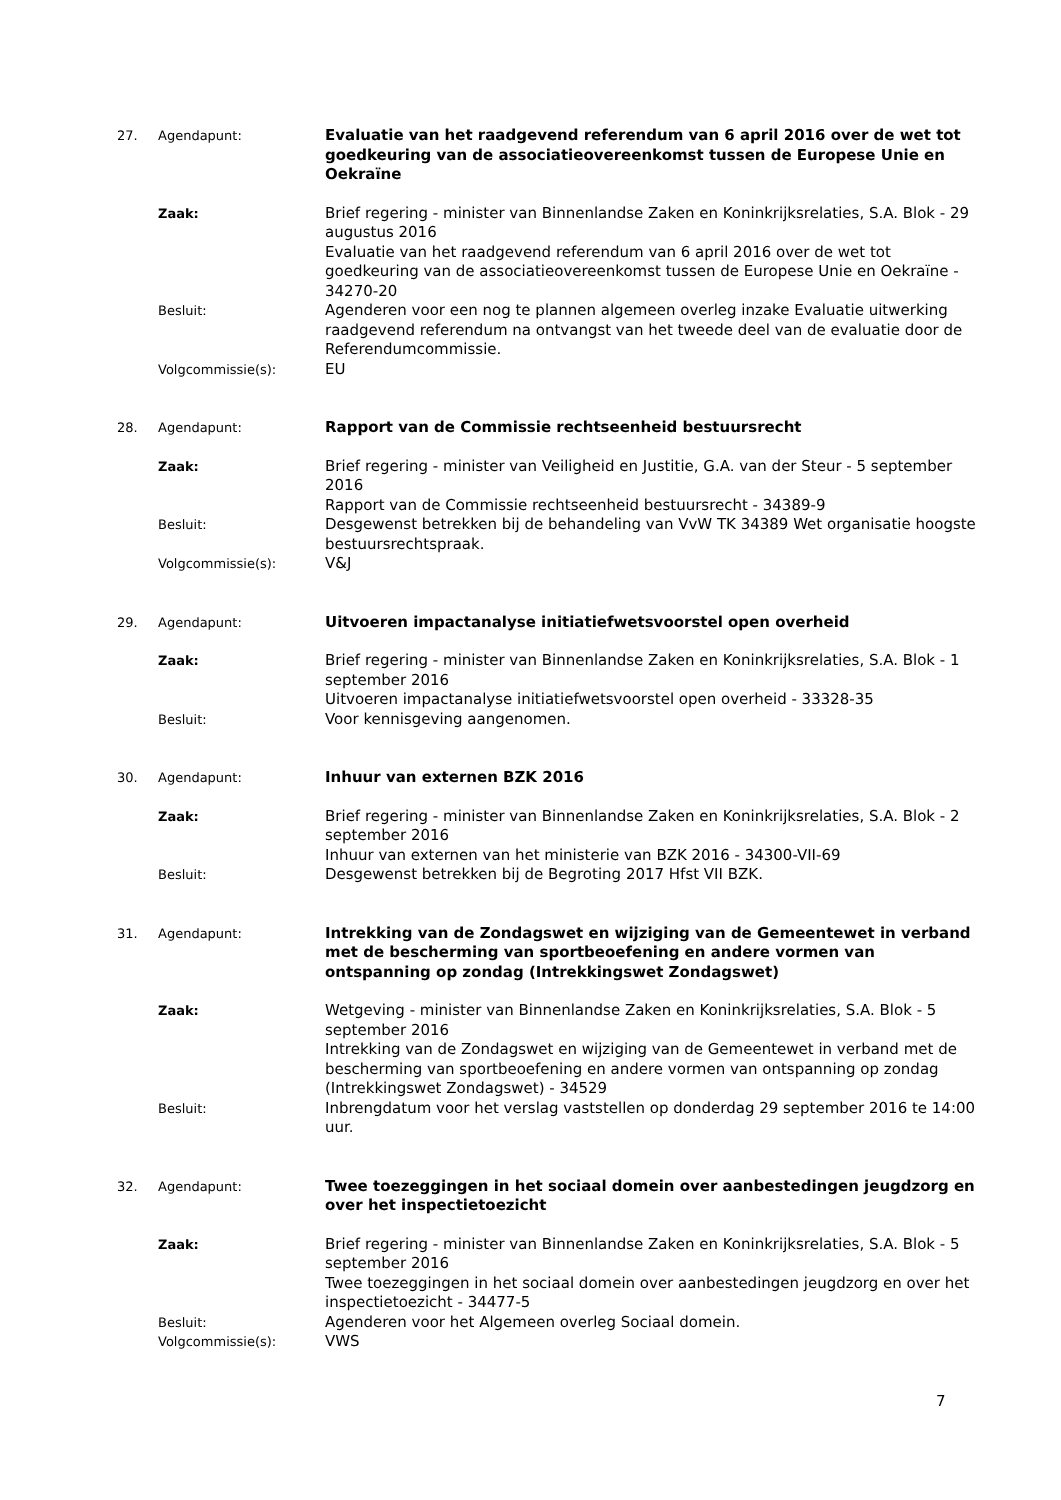27. Agendapunt:
Evaluatie van het raadgevend referendum van 6 april 2016 over de wet tot goedkeuring van de associatieovereenkomst tussen de Europese Unie en Oekraïne
Zaak:
Brief regering - minister van Binnenlandse Zaken en Koninkrijksrelaties, S.A. Blok - 29 augustus 2016
Evaluatie van het raadgevend referendum van 6 april 2016 over de wet tot goedkeuring van de associatieovereenkomst tussen de Europese Unie en Oekraïne - 34270-20
Besluit:
Agenderen voor een nog te plannen algemeen overleg inzake Evaluatie uitwerking raadgevend referendum na ontvangst van het tweede deel van de evaluatie door de Referendumcommissie.
Volgcommissie(s):
EU
28. Agendapunt:
Rapport van de Commissie rechtseenheid bestuursrecht
Zaak:
Brief regering - minister van Veiligheid en Justitie, G.A. van der Steur - 5 september 2016
Rapport van de Commissie rechtseenheid bestuursrecht - 34389-9
Besluit:
Desgewenst betrekken bij de behandeling van VvW TK 34389 Wet organisatie hoogste bestuursrechtspraak.
Volgcommissie(s):
V&J
29. Agendapunt:
Uitvoeren impactanalyse initiatiefwetsvoorstel open overheid
Zaak:
Brief regering - minister van Binnenlandse Zaken en Koninkrijksrelaties, S.A. Blok - 1 september 2016
Uitvoeren impactanalyse initiatiefwetsvoorstel open overheid - 33328-35
Besluit:
Voor kennisgeving aangenomen.
30. Agendapunt:
Inhuur van externen BZK 2016
Zaak:
Brief regering - minister van Binnenlandse Zaken en Koninkrijksrelaties, S.A. Blok - 2 september 2016
Inhuur van externen van het ministerie van BZK 2016 - 34300-VII-69
Besluit:
Desgewenst betrekken bij de Begroting 2017 Hfst VII BZK.
31. Agendapunt:
Intrekking van de Zondagswet en wijziging van de Gemeentewet in verband met de bescherming van sportbeoefening en andere vormen van ontspanning op zondag (Intrekkingswet Zondagswet)
Zaak:
Wetgeving - minister van Binnenlandse Zaken en Koninkrijksrelaties, S.A. Blok - 5 september 2016
Intrekking van de Zondagswet en wijziging van de Gemeentewet in verband met de bescherming van sportbeoefening en andere vormen van ontspanning op zondag (Intrekkingswet Zondagswet) - 34529
Besluit:
Inbrengdatum voor het verslag vaststellen op donderdag 29 september 2016 te 14:00 uur.
32. Agendapunt:
Twee toezeggingen in het sociaal domein over aanbestedingen jeugdzorg en over het inspectietoezicht
Zaak:
Brief regering - minister van Binnenlandse Zaken en Koninkrijksrelaties, S.A. Blok - 5 september 2016
Twee toezeggingen in het sociaal domein over aanbestedingen jeugdzorg en over het inspectietoezicht - 34477-5
Besluit:
Agenderen voor het Algemeen overleg Sociaal domein.
Volgcommissie(s):
VWS
7